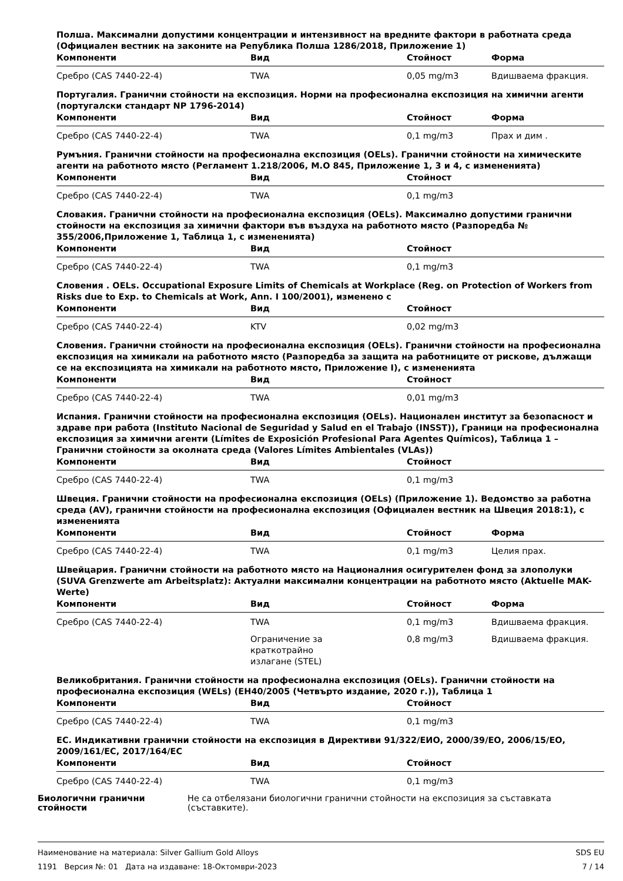Полша. Максимални допустими концентрации и интензивност на вредните фактори в работната среда (Официален вестник на законите на Република Полша 1286/2018, Приложение 1)
| Компоненти | Вид | Стойност | Форма |
| --- | --- | --- | --- |
| Сребро (CAS 7440-22-4) | TWA | 0,05 mg/m3 | Вдишваема фракция. |
Португалия. Гранични стойности на експозиция. Норми на професионална експозиция на химични агенти (португалски стандарт NP 1796-2014)
| Компоненти | Вид | Стойност | Форма |
| --- | --- | --- | --- |
| Сребро (CAS 7440-22-4) | TWA | 0,1 mg/m3 | Прах и дим . |
Румъния. Гранични стойности на професионална експозиция (OELs). Гранични стойности на химическите агенти на работното място (Регламент 1.218/2006, M.O 845, Приложение 1, 3 и 4, с измененията)
| Компоненти | Вид | Стойност |
| --- | --- | --- |
| Сребро (CAS 7440-22-4) | TWA | 0,1 mg/m3 |
Словакия. Гранични стойности на професионална експозиция (OELs). Максимално допустими гранични стойности на експозиция за химични фактори във въздуха на работното място (Разпоредба № 355/2006,Приложение 1, Таблица 1, с измененията)
| Компоненти | Вид | Стойност |
| --- | --- | --- |
| Сребро (CAS 7440-22-4) | TWA | 0,1 mg/m3 |
Словения . OELs. Occupational Exposure Limits of Chemicals at Workplace (Reg. on Protection of Workers from Risks due to Exp. to Chemicals at Work, Ann. I 100/2001), изменено с
| Компоненти | Вид | Стойност |
| --- | --- | --- |
| Сребро (CAS 7440-22-4) | KTV | 0,02 mg/m3 |
Словения. Гранични стойности на професионална експозиция (OELs). Гранични стойности на професионална експозиция на химикали на работното място (Разпоредба за защита на работниците от рискове, дължащи се на експозицията на химикали на работното място, Приложение I), с измененията
| Компоненти | Вид | Стойност |
| --- | --- | --- |
| Сребро (CAS 7440-22-4) | TWA | 0,01 mg/m3 |
Испания. Гранични стойности на професионална експозиция (OELs). Национален институт за безопасност и здраве при работа (Instituto Nacional de Seguridad y Salud en el Trabajo (INSST)), Граници на професионална експозиция за химични агенти (Límites de Exposición Profesional Para Agentes Químicos), Таблица 1 – Гранични стойности за околната среда (Valores Límites Ambientales (VLAs))
| Компоненти | Вид | Стойност |
| --- | --- | --- |
| Сребро (CAS 7440-22-4) | TWA | 0,1 mg/m3 |
Швеция. Гранични стойности на професионална експозиция (OELs) (Приложение 1). Ведомство за работна среда (AV), гранични стойности на професионална експозиция (Официален вестник на Швеция 2018:1), с измененията
| Компоненти | Вид | Стойност | Форма |
| --- | --- | --- | --- |
| Сребро (CAS 7440-22-4) | TWA | 0,1 mg/m3 | Целия прах. |
Швейцария. Гранични стойности на работното място на Националния осигурителен фонд за злополуки (SUVA Grenzwerte am Arbeitsplatz): Актуални максимални концентрации на работното място (Aktuelle MAK-Werte)
| Компоненти | Вид | Стойност | Форма |
| --- | --- | --- | --- |
| Сребро (CAS 7440-22-4) | TWA | 0,1 mg/m3 | Вдишваема фракция. |
| | Ограничение за краткотрайно излагане (STEL) | 0,8 mg/m3 | Вдишваема фракция. |
Великобритания. Гранични стойности на професионална експозиция (OELs). Гранични стойности на професионална експозиция (WELs) (EH40/2005 (Четвърто издание, 2020 г.)), Таблица 1
| Компоненти | Вид | Стойност |
| --- | --- | --- |
| Сребро (CAS 7440-22-4) | TWA | 0,1 mg/m3 |
ЕС. Индикативни гранични стойности на експозиция в Директиви 91/322/ЕИО, 2000/39/ЕО, 2006/15/ЕО, 2009/161/ЕС, 2017/164/ЕС
| Компоненти | Вид | Стойност |
| --- | --- | --- |
| Сребро (CAS 7440-22-4) | TWA | 0,1 mg/m3 |
Биологични гранични стойности Не са отбелязани биологични гранични стойности на експозиция за съставката (съставките).
Наименование на материала: Silver Gallium Gold Alloys
1191 Версия №: 01 Дата на издаване: 18-Октомври-2023
SDS EU
7 / 14